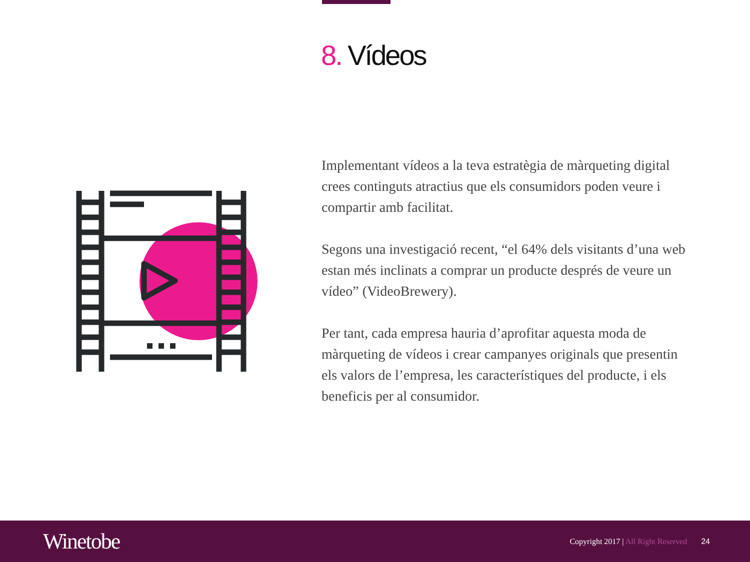8. Vídeos
Implementant vídeos a la teva estratègia de màrqueting digital crees continguts atractius que els consumidors poden veure i compartir amb facilitat.
Segons una investigació recent, “el 64% dels visitants d’una web estan més inclinats a comprar un producte després de veure un vídeo” (VideoBrewery).
Per tant, cada empresa hauria d’aprofitar aquesta moda de màrqueting de vídeos i crear campanyes originals que presentin els valors de l’empresa, les característiques del producte, i els beneficis per al consumidor.
Winetobe
Copyright 2017 | All Right Reserved
24